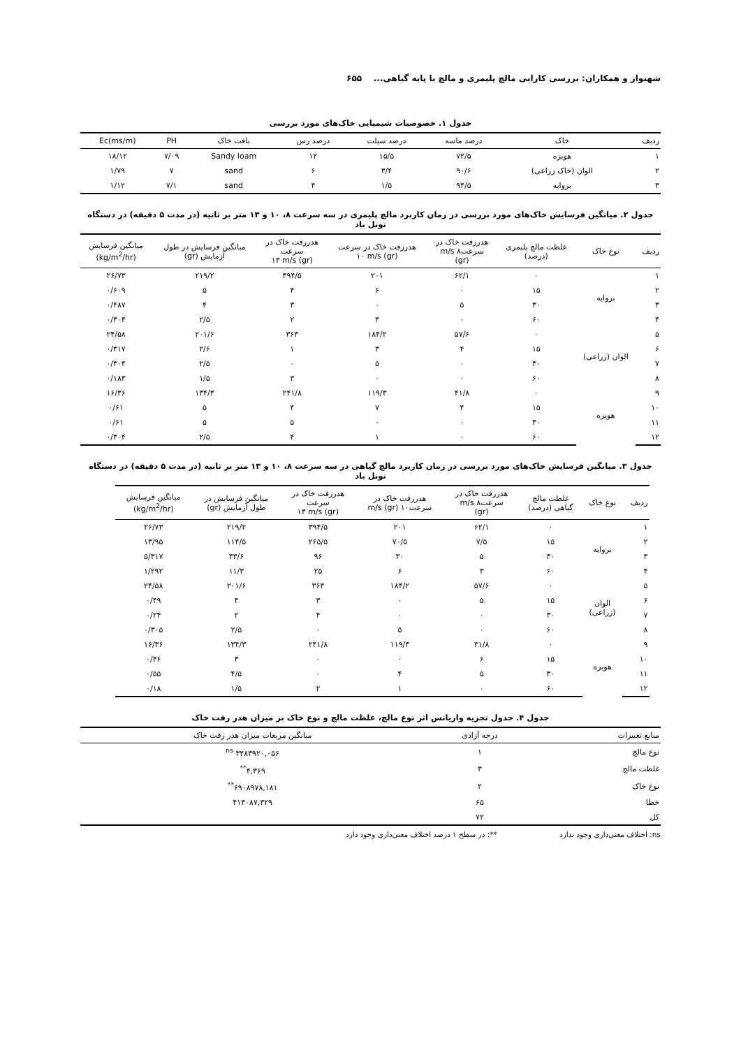شهنواز و همکاران: بررسی کارایی مالچ پلیمری و مالچ با پایه گیاهی... ۶۵۵
جدول ۱. خصوصیات شیمیایی خاک‌های مورد بررسی
| ردیف | خاک | درصد ماسه | درصد سیلت | درصد رس | بافت خاک | PH | Ec(ms/m) |
| --- | --- | --- | --- | --- | --- | --- | --- |
| ۱ | هویزه | ۷۲/۵ | ۱۵/۵ | ۱۲ | Sandy loam | ۷/۰۹ | ۱۸/۱۲ |
| ۲ | الوان (خاک زراعی) | ۹۰/۶ | ۳/۴ | ۶ | sand | ۷ | ۱/۷۹ |
| ۳ | بروایه | ۹۴/۵ | ۱/۵ | ۴ | sand | ۷/۱ | ۱/۱۲ |
جدول ۲. میانگین فرسایش خاک‌های مورد بررسی در زمان کاربرد مالچ پلیمری در سه سرعت ۸، ۱۰ و ۱۳ متر بر ثانیه (در مدت ۵ دقیقه) در دستگاه تونل باد
| ردیف | نوع خاک | غلظت مالچ پلیمری (درصد) | هدررفت خاک در سرعت۸ m/s (gr) | هدررفت خاک در سرعت (gr) ۱۰ m/s | هدررفت خاک در سرعت (gr) ۱۳ m/s | میانگین فرسایش در طول آزمایش (gr) | میانگین فرسایش (kg/m<sup>2</sup>/hr) |
| --- | --- | --- | --- | --- | --- | --- | --- |
| ۱ | بروایه | ۰ | ۶۲/۱ | ۲۰۱ | ۳۹۴/۵ | ۲۱۹/۲ | ۲۶/۷۳ |
| ۲ | | ۱۵ | ۰ | ۶ | ۴ | ۵ | ۰/۶۰۹ |
| ۳ | | ۳۰ | ۵ | ۰ | ۳ | ۴ | ۰/۴۸۷ |
| ۴ | | ۶۰ | ۰ | ۳ | ۲ | ۲/۵ | ۰/۳۰۴ |
| ۵ | الوان (زراعی) | ۰ | ۵۷/۶ | ۱۸۴/۲ | ۳۶۳ | ۲۰۱/۶ | ۲۴/۵۸ |
| ۶ | | ۱۵ | ۴ | ۳ | ۱ | ۲/۶ | ۰/۳۱۷ |
| ۷ | | ۳۰ | ۰ | ۵ | ۰ | ۲/۵ | ۰/۳۰۴ |
| ۸ | | ۶۰ | ۰ | ۰ | ۳ | ۱/۵ | ۰/۱۸۳ |
| ۹ | هویزه | ۰ | ۴۱/۸ | ۱۱۹/۳ | ۲۴۱/۸ | ۱۳۴/۳ | ۱۶/۳۶ |
| ۱۰ | | ۱۵ | ۴ | ۷ | ۴ | ۵ | ۰/۶۱ |
| ۱۱ | | ۳۰ | ۰ | ۰ | ۵ | ۵ | ۰/۶۱ |
| ۱۲ | | ۶۰ | ۰ | ۱ | ۴ | ۲/۵ | ۰/۳۰۴ |
جدول ۳. میانگین فرسایش خاک‌های مورد بررسی در زمان کاربرد مالچ گیاهی در سه سرعت ۸، ۱۰ و ۱۳ متر بر ثانیه (در مدت ۵ دقیقه) در دستگاه تونل باد
| ردیف | نوع خاک | غلظت مالچ گیاهی (درصد) | هدررفت خاک در سرعت۸ m/s (gr) | هدررفت خاک در سرعت۱۰ m/s (gr) | هدررفت خاک در سرعت (gr) ۱۳ m/s | میانگین فرسایش در طول آزمایش (gr) | میانگین فرسایش (kg/m<sup>2</sup>/hr) |
| --- | --- | --- | --- | --- | --- | --- | --- |
| ۱ | بروایه | ۰ | ۶۲/۱ | ۲۰۱ | ۳۹۴/۵ | ۲۱۹/۲ | ۲۶/۷۳ |
| ۲ | | ۱۵ | ۷/۵ | ۷۰/۵ | ۲۶۵/۵ | ۱۱۴/۵ | ۱۳/۹۵ |
| ۳ | | ۳۰ | ۵ | ۳۰ | ۹۶ | ۴۳/۶ | ۵/۳۱۷ |
| ۴ | | ۶۰ | ۳ | ۶ | ۲۵ | ۱۱/۳ | ۱/۲۹۲ |
| ۵ | الوان (زراعی) | ۰ | ۵۷/۶ | ۱۸۴/۲ | ۳۶۳ | ۲۰۱/۶ | ۲۴/۵۸ |
| ۶ | | ۱۵ | ۵ | ۰ | ۳ | ۴ | ۰/۴۹ |
| ۷ | | ۳۰ | ۰ | ۰ | ۴ | ۲ | ۰/۲۴ |
| ۸ | | ۶۰ | ۰ | ۵ | ۰ | ۲/۵ | ۰/۳۰۵ |
| ۹ | هویزه | ۰ | ۴۱/۸ | ۱۱۹/۳ | ۲۴۱/۸ | ۱۳۴/۳ | ۱۶/۳۶ |
| ۱۰ | | ۱۵ | ۶ | ۰ | ۰ | ۳ | ۰/۳۶ |
| ۱۱ | | ۳۰ | ۵ | ۴ | ۰ | ۴/۵ | ۰/۵۵ |
| ۱۲ | | ۶۰ | ۰ | ۱ | ۲ | ۱/۵ | ۰/۱۸ |
جدول ۴. جدول تجزیه واریانس اثر نوع مالچ، غلظت مالچ و نوع خاک بر میزان هدر رفت خاک
| منابع تغییرات | درجه آزادی | میانگین مربعات میزان هدر رفت خاک |
| --- | --- | --- |
| نوع مالچ | ۱ | ۳۴۸۳۹۲۰,۰۵۶ <sup>ns</sup> |
| غلظت مالچ | ۳ | ۴,۳۶۹<sup>**</sup> |
| نوع خاک | ۲ | ۶۹۰۸۹۷۸,۱۸۱<sup>**</sup> |
| خطا | ۶۵ | ۴۱۴۰۸۷,۳۲۹ |
| کل | ۷۲ | |
ns: اختلاف معنی‌داری وجود ندارد **: در سطح ۱ درصد اختلاف معنی‌داری وجود دارد